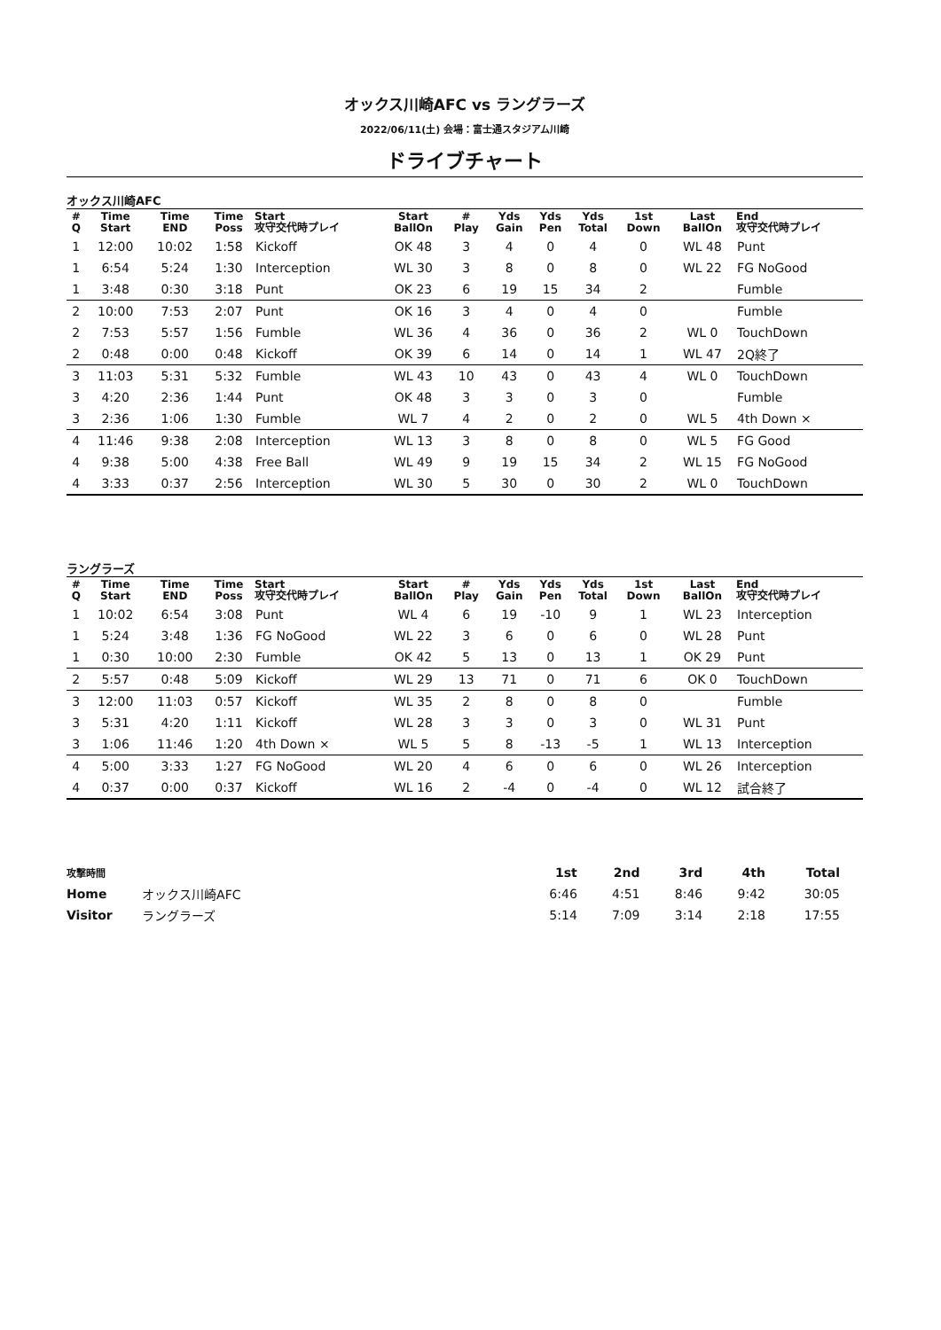オックス川崎AFC vs ラングラーズ
2022/06/11(土) 会場：富士通スタジアム川崎
ドライブチャート
オックス川崎AFC
| # Q | Time Start | Time END | Time Poss | Start 攻守交代時プレイ | Start BallOn | # Play | Yds Gain | Yds Pen | Yds Total | 1st Down | Last BallOn | End 攻守交代時プレイ |
| --- | --- | --- | --- | --- | --- | --- | --- | --- | --- | --- | --- | --- |
| 1 | 12:00 | 10:02 | 1:58 | Kickoff | OK 48 | 3 | 4 | 0 | 4 | 0 | WL 48 | Punt |
| 1 | 6:54 | 5:24 | 1:30 | Interception | WL 30 | 3 | 8 | 0 | 8 | 0 | WL 22 | FG NoGood |
| 1 | 3:48 | 0:30 | 3:18 | Punt | OK 23 | 6 | 19 | 15 | 34 | 2 | | Fumble |
| 2 | 10:00 | 7:53 | 2:07 | Punt | OK 16 | 3 | 4 | 0 | 4 | 0 | | Fumble |
| 2 | 7:53 | 5:57 | 1:56 | Fumble | WL 36 | 4 | 36 | 0 | 36 | 2 | WL 0 | TouchDown |
| 2 | 0:48 | 0:00 | 0:48 | Kickoff | OK 39 | 6 | 14 | 0 | 14 | 1 | WL 47 | 2Q終了 |
| 3 | 11:03 | 5:31 | 5:32 | Fumble | WL 43 | 10 | 43 | 0 | 43 | 4 | WL 0 | TouchDown |
| 3 | 4:20 | 2:36 | 1:44 | Punt | OK 48 | 3 | 3 | 0 | 3 | 0 | | Fumble |
| 3 | 2:36 | 1:06 | 1:30 | Fumble | WL 7 | 4 | 2 | 0 | 2 | 0 | WL 5 | 4th Down × |
| 4 | 11:46 | 9:38 | 2:08 | Interception | WL 13 | 3 | 8 | 0 | 8 | 0 | WL 5 | FG Good |
| 4 | 9:38 | 5:00 | 4:38 | Free Ball | WL 49 | 9 | 19 | 15 | 34 | 2 | WL 15 | FG NoGood |
| 4 | 3:33 | 0:37 | 2:56 | Interception | WL 30 | 5 | 30 | 0 | 30 | 2 | WL 0 | TouchDown |
ラングラーズ
| # Q | Time Start | Time END | Time Poss | Start 攻守交代時プレイ | Start BallOn | # Play | Yds Gain | Yds Pen | Yds Total | 1st Down | Last BallOn | End 攻守交代時プレイ |
| --- | --- | --- | --- | --- | --- | --- | --- | --- | --- | --- | --- | --- |
| 1 | 10:02 | 6:54 | 3:08 | Punt | WL 4 | 6 | 19 | -10 | 9 | 1 | WL 23 | Interception |
| 1 | 5:24 | 3:48 | 1:36 | FG NoGood | WL 22 | 3 | 6 | 0 | 6 | 0 | WL 28 | Punt |
| 1 | 0:30 | 10:00 | 2:30 | Fumble | OK 42 | 5 | 13 | 0 | 13 | 1 | OK 29 | Punt |
| 2 | 5:57 | 0:48 | 5:09 | Kickoff | WL 29 | 13 | 71 | 0 | 71 | 6 | OK 0 | TouchDown |
| 3 | 12:00 | 11:03 | 0:57 | Kickoff | WL 35 | 2 | 8 | 0 | 8 | 0 | | Fumble |
| 3 | 5:31 | 4:20 | 1:11 | Kickoff | WL 28 | 3 | 3 | 0 | 3 | 0 | WL 31 | Punt |
| 3 | 1:06 | 11:46 | 1:20 | 4th Down × | WL 5 | 5 | 8 | -13 | -5 | 1 | WL 13 | Interception |
| 4 | 5:00 | 3:33 | 1:27 | FG NoGood | WL 20 | 4 | 6 | 0 | 6 | 0 | WL 26 | Interception |
| 4 | 0:37 | 0:00 | 0:37 | Kickoff | WL 16 | 2 | -4 | 0 | -4 | 0 | WL 12 | 試合終了 |
| 攻撃時間 | | 1st | 2nd | 3rd | 4th | Total |
| Home | オックス川崎AFC | 6:46 | 4:51 | 8:46 | 9:42 | 30:05 |
| Visitor | ラングラーズ | 5:14 | 7:09 | 3:14 | 2:18 | 17:55 |